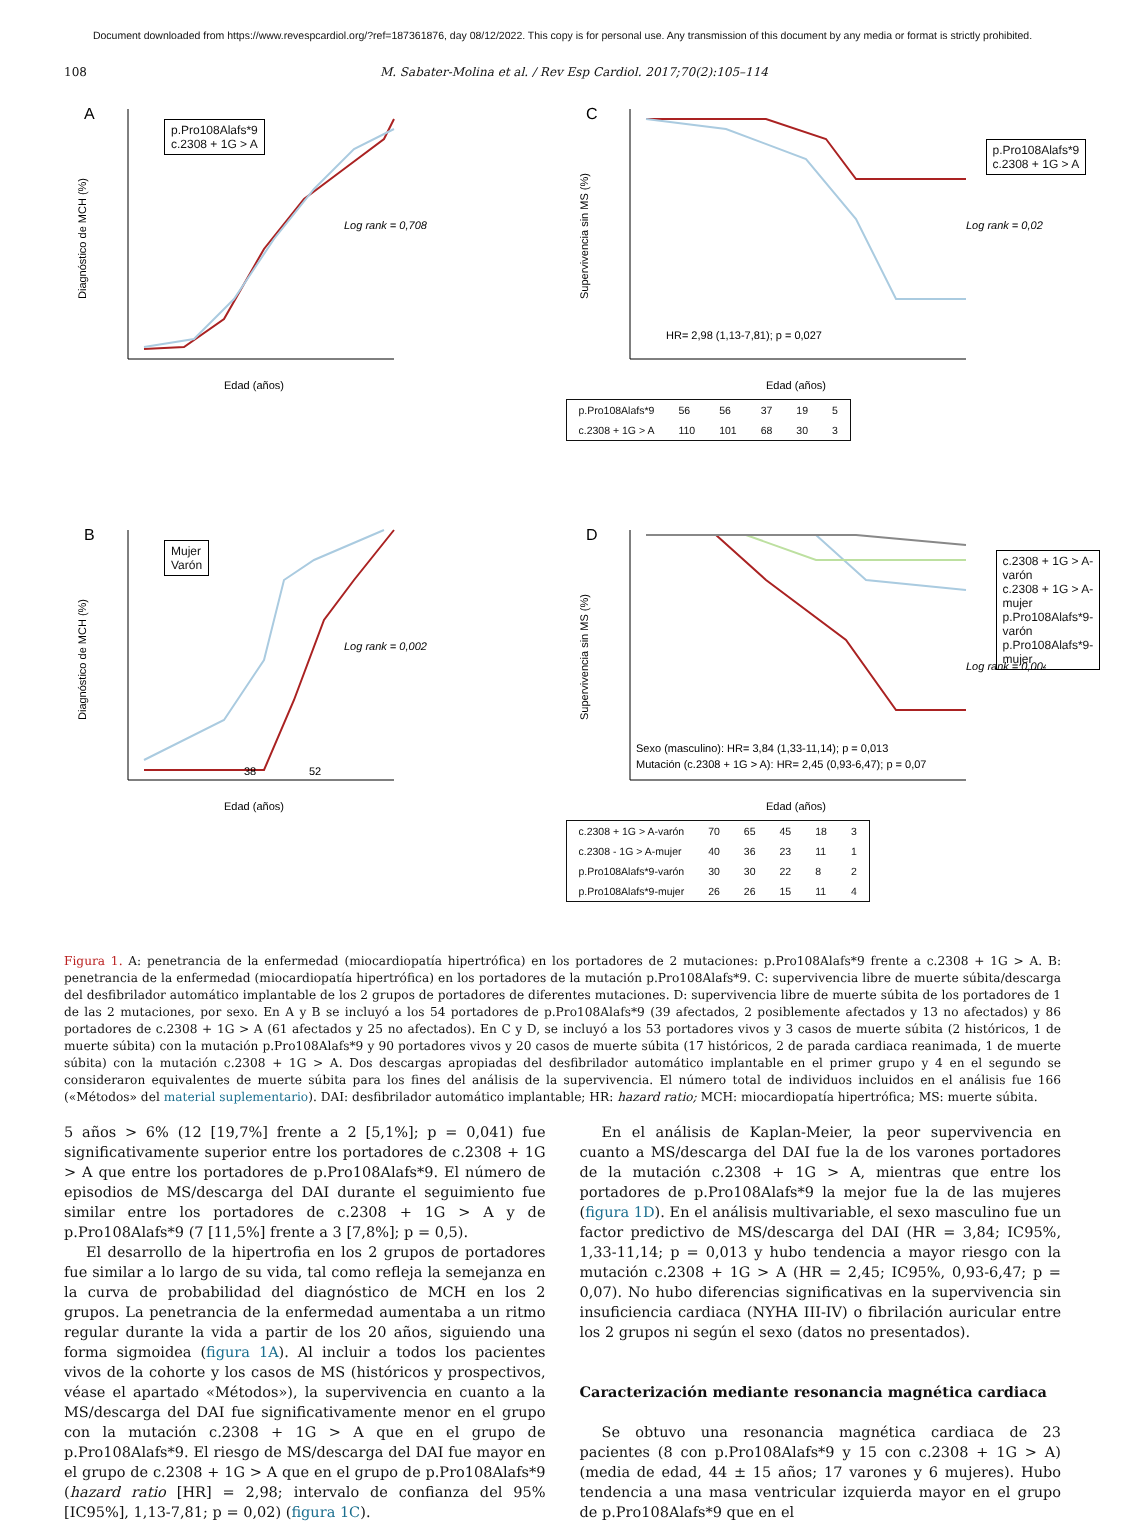Document downloaded from https://www.revespcardiol.org/?ref=187361876, day 08/12/2022. This copy is for personal use. Any transmission of this document by any media or format is strictly prohibited.
108 M. Sabater-Molina et al. / Rev Esp Cardiol. 2017;70(2):105–114
A
Diagnóstico de MCH (%)
Edad (años)
Log rank = 0,708
p.Pro108Alafs*9
c.2308 + 1G > A
C
Supervivencia sin MS (%)
Edad (años)
Log rank = 0,02
HR= 2,98 (1,13-7,81); p = 0,027
| p.Pro108Alafs*9 | 56 | 56 | 37 | 19 | 5 |
| c.2308 + 1G > A | 110 | 101 | 68 | 30 | 3 |
p.Pro108Alafs*9
c.2308 + 1G > A
B
Diagnóstico de MCH (%)
Edad (años)
Log rank = 0,002
38
52
Mujer
Varón
D
Supervivencia sin MS (%)
Edad (años)
Log rank = 0,004
Sexo (masculino): HR= 3,84 (1,33-11,14); p = 0,013
Mutación (c.2308 + 1G > A): HR= 2,45 (0,93-6,47); p = 0,07
| c.2308 + 1G > A-varón | 70 | 65 | 45 | 18 | 3 |
| c.2308 - 1G > A-mujer | 40 | 36 | 23 | 11 | 1 |
| p.Pro108Alafs*9-varón | 30 | 30 | 22 | 8 | 2 |
| p.Pro108Alafs*9-mujer | 26 | 26 | 15 | 11 | 4 |
c.2308 + 1G > A-varón
c.2308 + 1G > A-mujer
p.Pro108Alafs*9-varón
p.Pro108Alafs*9-mujer
Figura 1. A: penetrancia de la enfermedad (miocardiopatía hipertrófica) en los portadores de 2 mutaciones: p.Pro108Alafs*9 frente a c.2308 + 1G > A. B: penetrancia de la enfermedad (miocardiopatía hipertrófica) en los portadores de la mutación p.Pro108Alafs*9. C: supervivencia libre de muerte súbita/descarga del desfibrilador automático implantable de los 2 grupos de portadores de diferentes mutaciones. D: supervivencia libre de muerte súbita de los portadores de 1 de las 2 mutaciones, por sexo. En A y B se incluyó a los 54 portadores de p.Pro108Alafs*9 (39 afectados, 2 posiblemente afectados y 13 no afectados) y 86 portadores de c.2308 + 1G > A (61 afectados y 25 no afectados). En C y D, se incluyó a los 53 portadores vivos y 3 casos de muerte súbita (2 históricos, 1 de muerte súbita) con la mutación p.Pro108Alafs*9 y 90 portadores vivos y 20 casos de muerte súbita (17 históricos, 2 de parada cardiaca reanimada, 1 de muerte súbita) con la mutación c.2308 + 1G > A. Dos descargas apropiadas del desfibrilador automático implantable en el primer grupo y 4 en el segundo se consideraron equivalentes de muerte súbita para los fines del análisis de la supervivencia. El número total de individuos incluidos en el análisis fue 166 («Métodos» del material suplementario). DAI: desfibrilador automático implantable; HR: hazard ratio; MCH: miocardiopatía hipertrófica; MS: muerte súbita.
5 años > 6% (12 [19,7%] frente a 2 [5,1%]; p = 0,041) fue significativamente superior entre los portadores de c.2308 + 1G > A que entre los portadores de p.Pro108Alafs*9. El número de episodios de MS/descarga del DAI durante el seguimiento fue similar entre los portadores de c.2308 + 1G > A y de p.Pro108Alafs*9 (7 [11,5%] frente a 3 [7,8%]; p = 0,5).
El desarrollo de la hipertrofia en los 2 grupos de portadores fue similar a lo largo de su vida, tal como refleja la semejanza en la curva de probabilidad del diagnóstico de MCH en los 2 grupos. La penetrancia de la enfermedad aumentaba a un ritmo regular durante la vida a partir de los 20 años, siguiendo una forma sigmoidea (figura 1A). Al incluir a todos los pacientes vivos de la cohorte y los casos de MS (históricos y prospectivos, véase el apartado «Métodos»), la supervivencia en cuanto a la MS/descarga del DAI fue significativamente menor en el grupo con la mutación c.2308 + 1G > A que en el grupo de p.Pro108Alafs*9. El riesgo de MS/descarga del DAI fue mayor en el grupo de c.2308 + 1G > A que en el grupo de p.Pro108Alafs*9 (hazard ratio [HR] = 2,98; intervalo de confianza del 95% [IC95%], 1,13-7,81; p = 0,02) (figura 1C).
En el análisis de Kaplan-Meier, la peor supervivencia en cuanto a MS/descarga del DAI fue la de los varones portadores de la mutación c.2308 + 1G > A, mientras que entre los portadores de p.Pro108Alafs*9 la mejor fue la de las mujeres (figura 1D). En el análisis multivariable, el sexo masculino fue un factor predictivo de MS/descarga del DAI (HR = 3,84; IC95%, 1,33-11,14; p = 0,013 y hubo tendencia a mayor riesgo con la mutación c.2308 + 1G > A (HR = 2,45; IC95%, 0,93-6,47; p = 0,07). No hubo diferencias significativas en la supervivencia sin insuficiencia cardiaca (NYHA III-IV) o fibrilación auricular entre los 2 grupos ni según el sexo (datos no presentados).
Caracterización mediante resonancia magnética cardiaca
Se obtuvo una resonancia magnética cardiaca de 23 pacientes (8 con p.Pro108Alafs*9 y 15 con c.2308 + 1G > A) (media de edad, 44 ± 15 años; 17 varones y 6 mujeres). Hubo tendencia a una masa ventricular izquierda mayor en el grupo de p.Pro108Alafs*9 que en el